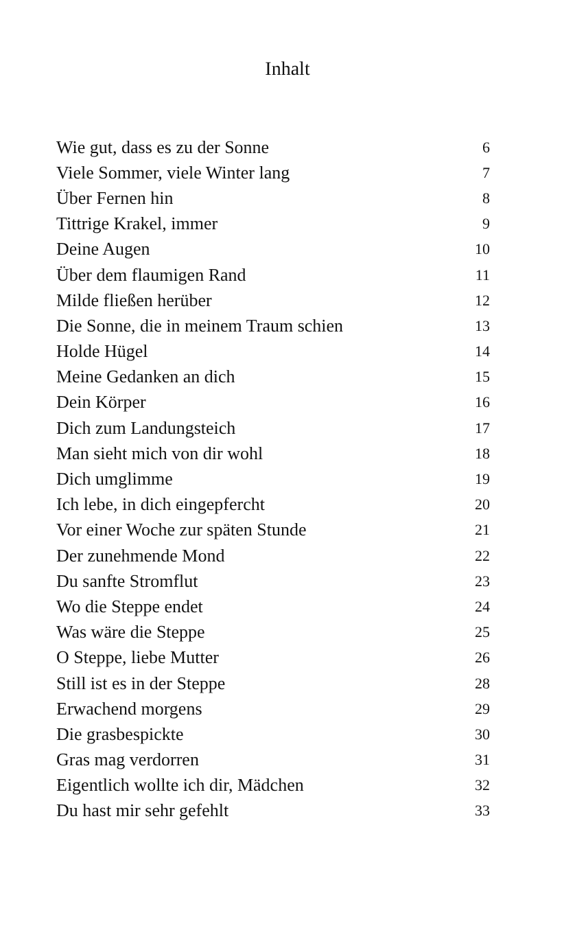Inhalt
| Wie gut, dass es zu der Sonne | 6 |
| Viele Sommer, viele Winter lang | 7 |
| Über Fernen hin | 8 |
| Tittrige Krakel, immer | 9 |
| Deine Augen | 10 |
| Über dem flaumigen Rand | 11 |
| Milde fließen herüber | 12 |
| Die Sonne, die in meinem Traum schien | 13 |
| Holde Hügel | 14 |
| Meine Gedanken an dich | 15 |
| Dein Körper | 16 |
| Dich zum Landungsteich | 17 |
| Man sieht mich von dir wohl | 18 |
| Dich umglimme | 19 |
| Ich lebe, in dich eingepfercht | 20 |
| Vor einer Woche zur späten Stunde | 21 |
| Der zunehmende Mond | 22 |
| Du sanfte Stromflut | 23 |
| Wo die Steppe endet | 24 |
| Was wäre die Steppe | 25 |
| O Steppe, liebe Mutter | 26 |
| Still ist es in der Steppe | 28 |
| Erwachend morgens | 29 |
| Die grasbespickte | 30 |
| Gras mag verdorren | 31 |
| Eigentlich wollte ich dir, Mädchen | 32 |
| Du hast mir sehr gefehlt | 33 |